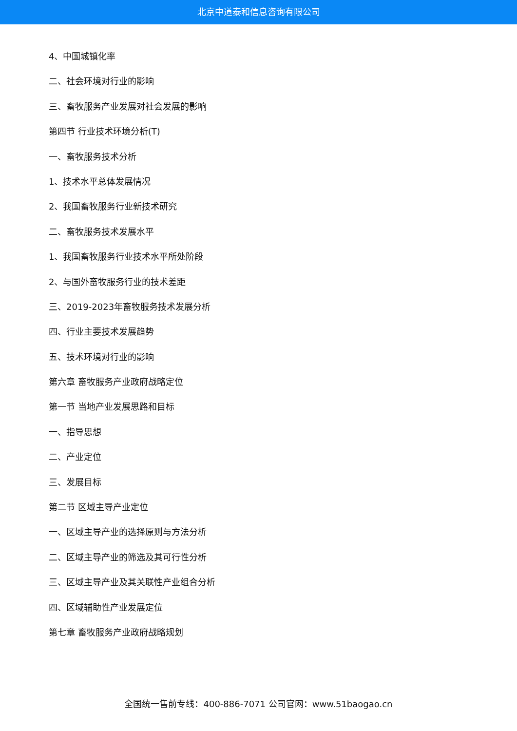北京中道泰和信息咨询有限公司
4、中国城镇化率
二、社会环境对行业的影响
三、畜牧服务产业发展对社会发展的影响
第四节 行业技术环境分析(T)
一、畜牧服务技术分析
1、技术水平总体发展情况
2、我国畜牧服务行业新技术研究
二、畜牧服务技术发展水平
1、我国畜牧服务行业技术水平所处阶段
2、与国外畜牧服务行业的技术差距
三、2019-2023年畜牧服务技术发展分析
四、行业主要技术发展趋势
五、技术环境对行业的影响
第六章 畜牧服务产业政府战略定位
第一节 当地产业发展思路和目标
一、指导思想
二、产业定位
三、发展目标
第二节 区域主导产业定位
一、区域主导产业的选择原则与方法分析
二、区域主导产业的筛选及其可行性分析
三、区域主导产业及其关联性产业组合分析
四、区域辅助性产业发展定位
第七章 畜牧服务产业政府战略规划
全国统一售前专线：400-886-7071 公司官网：www.51baogao.cn